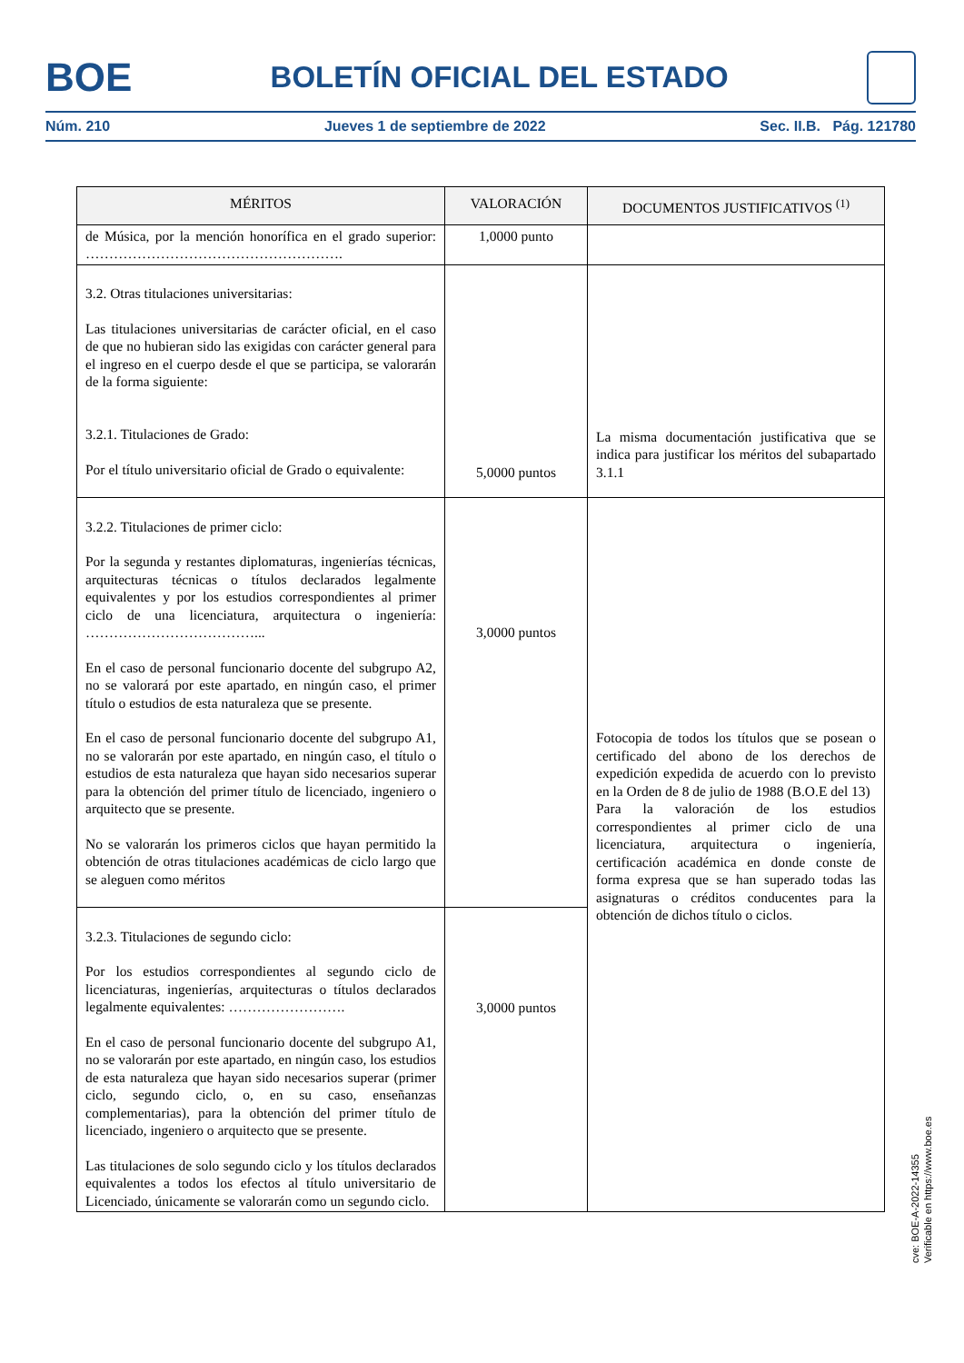BOE BOLETÍN OFICIAL DEL ESTADO
Núm. 210 Jueves 1 de septiembre de 2022 Sec. II.B. Pág. 121780
| MÉRITOS | VALORACIÓN | DOCUMENTOS JUSTIFICATIVOS <sup>(1)</sup> |
| --- | --- | --- |
| de Música, por la mención honorífica en el grado superior: ………………………………………………. | 1,0000 punto | |
| 3.2. Otras titulaciones universitarias: Las titulaciones universitarias de carácter oficial, en el caso de que no hubieran sido las exigidas con carácter general para el ingreso en el cuerpo desde el que se participa, se valorarán de la forma siguiente: 3.2.1. Titulaciones de Grado: Por el título universitario oficial de Grado o equivalente: | 5,0000 puntos | La misma documentación justificativa que se indica para justificar los méritos del subapartado 3.1.1 |
| 3.2.2. Titulaciones de primer ciclo: Por la segunda y restantes diplomaturas, ingenierías técnicas, arquitecturas técnicas o títulos declarados legalmente equivalentes y por los estudios correspondientes al primer ciclo de una licenciatura, arquitectura o ingeniería: ………………………………... En el caso de personal funcionario docente del subgrupo A2, no se valorará por este apartado, en ningún caso, el primer título o estudios de esta naturaleza que se presente. En el caso de personal funcionario docente del subgrupo A1, no se valorarán por este apartado, en ningún caso, el título o estudios de esta naturaleza que hayan sido necesarios superar para la obtención del primer título de licenciado, ingeniero o arquitecto que se presente. No se valorarán los primeros ciclos que hayan permitido la obtención de otras titulaciones académicas de ciclo largo que se aleguen como méritos | 3,0000 puntos | Fotocopia de todos los títulos que se posean o certificado del abono de los derechos de expedición expedida de acuerdo con lo previsto en la Orden de 8 de julio de 1988 (B.O.E del 13) Para la valoración de los estudios correspondientes al primer ciclo de una licenciatura, arquitectura o ingeniería, certificación académica en donde conste de forma expresa que se han superado todas las asignaturas o créditos conducentes para la obtención de dichos título o ciclos. |
| 3.2.3. Titulaciones de segundo ciclo: Por los estudios correspondientes al segundo ciclo de licenciaturas, ingenierías, arquitecturas o títulos declarados legalmente equivalentes: ……………………. En el caso de personal funcionario docente del subgrupo A1, no se valorarán por este apartado, en ningún caso, los estudios de esta naturaleza que hayan sido necesarios superar (primer ciclo, segundo ciclo, o, en su caso, enseñanzas complementarias), para la obtención del primer título de licenciado, ingeniero o arquitecto que se presente. Las titulaciones de solo segundo ciclo y los títulos declarados equivalentes a todos los efectos al título universitario de Licenciado, únicamente se valorarán como un segundo ciclo. | 3,0000 puntos | |
cve: BOE-A-2022-14355
Verificable en https://www.boe.es